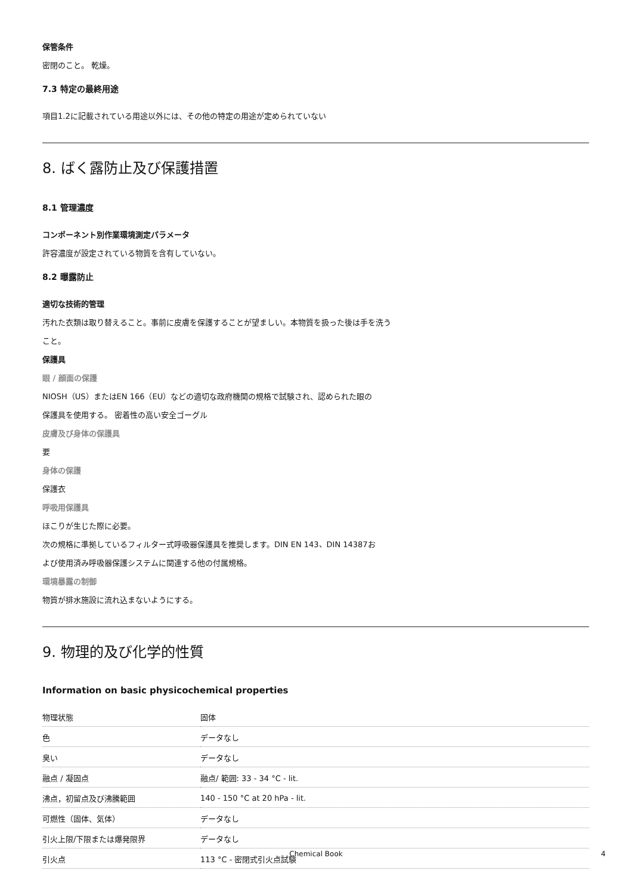保管条件
密閉のこと。 乾燥。
7.3 特定の最終用途
項目1.2に記載されている用途以外には、その他の特定の用途が定められていない
8. ばく露防止及び保護措置
8.1 管理濃度
コンポーネント別作業環境測定パラメータ
許容濃度が設定されている物質を含有していない。
8.2 曝露防止
適切な技術的管理
汚れた衣類は取り替えること。事前に皮膚を保護することが望ましい。本物質を扱った後は手を洗う
こと。
保護具
眼 / 顔面の保護
NIOSH（US）またはEN 166（EU）などの適切な政府機関の規格で試験され、認められた眼の
保護具を使用する。 密着性の高い安全ゴーグル
皮膚及び身体の保護具
要
身体の保護
保護衣
呼吸用保護具
ほこりが生じた際に必要。
次の規格に準拠しているフィルター式呼吸器保護具を推奨します。DIN EN 143、DIN 14387お
よび使用済み呼吸器保護システムに関連する他の付属規格。
環境暴露の制御
物質が排水施設に流れ込まないようにする。
9. 物理的及び化学的性質
Information on basic physicochemical properties
| 物理状態 | 固体 |
| 色 | データなし |
| 臭い | データなし |
| 融点 / 凝固点 | 融点/ 範囲: 33 - 34 °C - lit. |
| 沸点，初留点及び沸騰範囲 | 140 - 150 °C at 20 hPa - lit. |
| 可燃性（固体、気体） | データなし |
| 引火上限/下限または爆発限界 | データなし |
| 引火点 | 113 °C - 密閉式引火点試験 |
Chemical Book 4